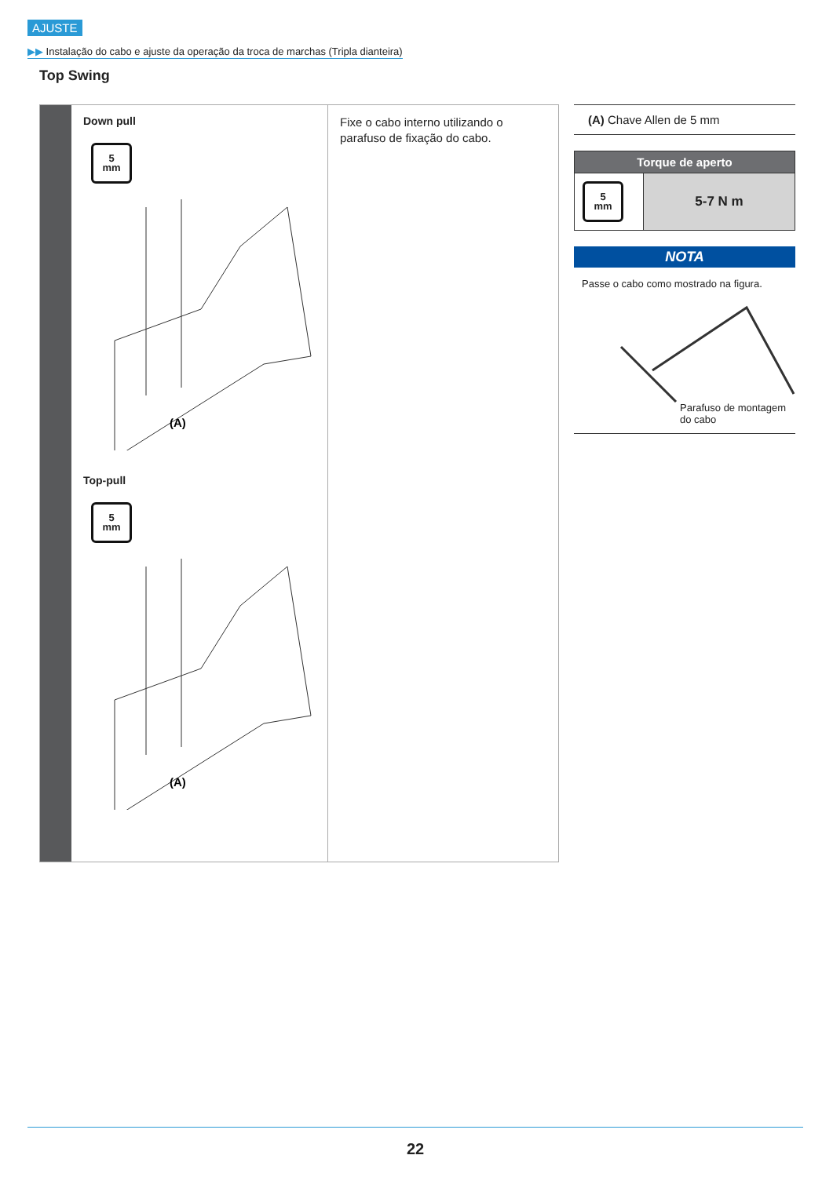AJUSTE
▶▶ Instalação do cabo e ajuste da operação da troca de marchas (Tripla dianteira)
Top Swing
Down pull
5
mm
(A)
Top-pull
5
mm
(A)
Fixe o cabo interno utilizando o parafuso de fixação do cabo.
(A) Chave Allen de 5 mm
| Torque de aperto | |
| --- | --- |
| 5 mm | 5-7 N m |
NOTA
Passe o cabo como mostrado na figura.
Parafuso de montagem
do cabo
22